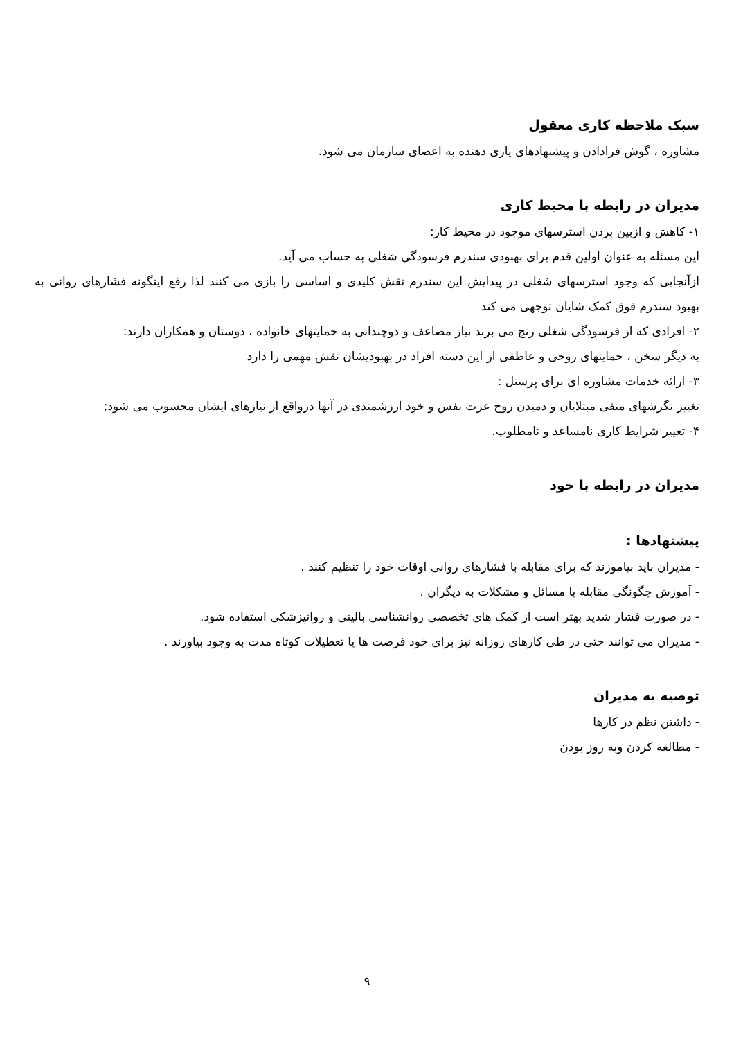سبک ملاحظه کاری معقول
مشاوره ، گوش فرادادن و پیشنهادهای یاری دهنده به اعضای سازمان می شود.
مدیران در رابطه با محیط کاری
۱- کاهش و ازبین بردن استرسهای موجود در محیط کار:
این مسئله به عنوان اولین قدم برای بهبودی سندرم فرسودگی شغلی به حساب می آید.
ازآنجایی که وجود استرسهای شغلی در پیدایش این سندرم نقش کلیدی و اساسی را بازی می کنند لذا رفع اینگونه فشارهای روانی به بهبود سندرم فوق کمک شایان توجهی می کند
۲- افرادی که از فرسودگی شغلی رنج می برند نیاز مضاعف و دوچندانی به حمایتهای خانواده ، دوستان و همکاران دارند:
به دیگر سخن ، حمایتهای روحی و عاطفی از این دسته افراد در بهبودیشان نقش مهمی را دارد
۳- ارائه خدمات مشاوره ای برای پرسنل :
تغییر نگرشهای منفی مبتلایان و دمیدن روح عزت نفس و خود ارزشمندی در آنها درواقع از نیازهای ایشان محسوب می شود;
۴- تغییر شرایط کاری نامساعد و نامطلوب.
مدیران در رابطه با خود
پیشنهادها :
- مدیران باید بیاموزند که برای مقابله با فشارهای روانی اوقات خود را تنظیم کنند .
- آموزش چگونگی مقابله با مسائل و مشکلات به دیگران .
- در صورت فشار شدید بهتر است از کمک های تخصصی روانشناسی بالینی و روانپزشکی استفاده شود.
- مدیران می توانند حتی در طی کارهای روزانه نیز برای خود فرصت ها یا تعطیلات کوتاه مدت به وجود بیاورند .
توصیه به مدیران
- داشتن نظم در کارها
- مطالعه کردن وبه روز بودن
۹